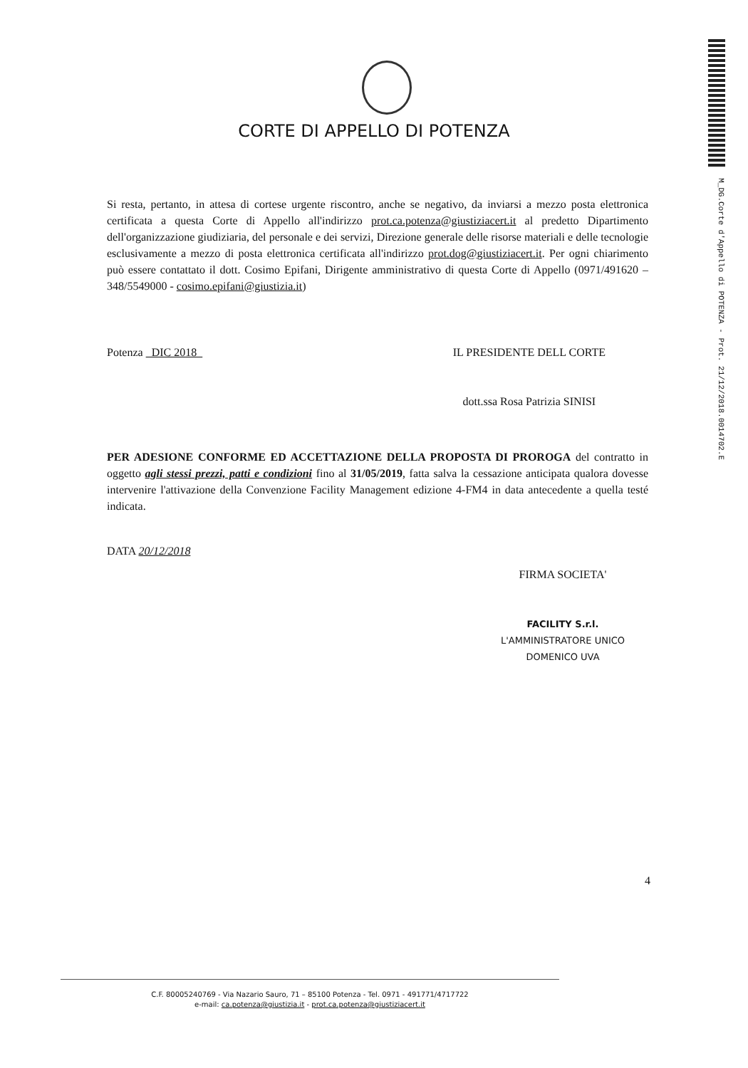CORTE DI APPELLO DI POTENZA
M_DG.Corte d'Appello di POTENZA - Prot. 21/12/2018.0014702.E
Si resta, pertanto, in attesa di cortese urgente riscontro, anche se negativo, da inviarsi a mezzo posta elettronica certificata a questa Corte di Appello all'indirizzo prot.ca.potenza@giustiziacert.it al predetto Dipartimento dell'organizzazione giudiziaria, del personale e dei servizi, Direzione generale delle risorse materiali e delle tecnologie esclusivamente a mezzo di posta elettronica certificata all'indirizzo prot.dog@giustiziacert.it. Per ogni chiarimento può essere contattato il dott. Cosimo Epifani, Dirigente amministrativo di questa Corte di Appello (0971/491620 – 348/5549000 - cosimo.epifani@giustizia.it)
Potenza DIC 2018 IL PRESIDENTE DELL CORTE
dott.ssa Rosa Patrizia SINISI
PER ADESIONE CONFORME ED ACCETTAZIONE DELLA PROPOSTA DI PROROGA del contratto in oggetto agli stessi prezzi, patti e condizioni fino al 31/05/2019, fatta salva la cessazione anticipata qualora dovesse intervenire l'attivazione della Convenzione Facility Management edizione 4-FM4 in data antecedente a quella testé indicata.
DATA 20/12/2018
FIRMA SOCIETA'
FACILITY S.r.l.
L'AMMINISTRATORE UNICO
DOMENICO UVA
4
C.F. 80005240769 - Via Nazario Sauro, 71 – 85100 Potenza - Tel. 0971 - 491771/4717722
e-mail: ca.potenza@giustizia.it - prot.ca.potenza@giustiziacert.it